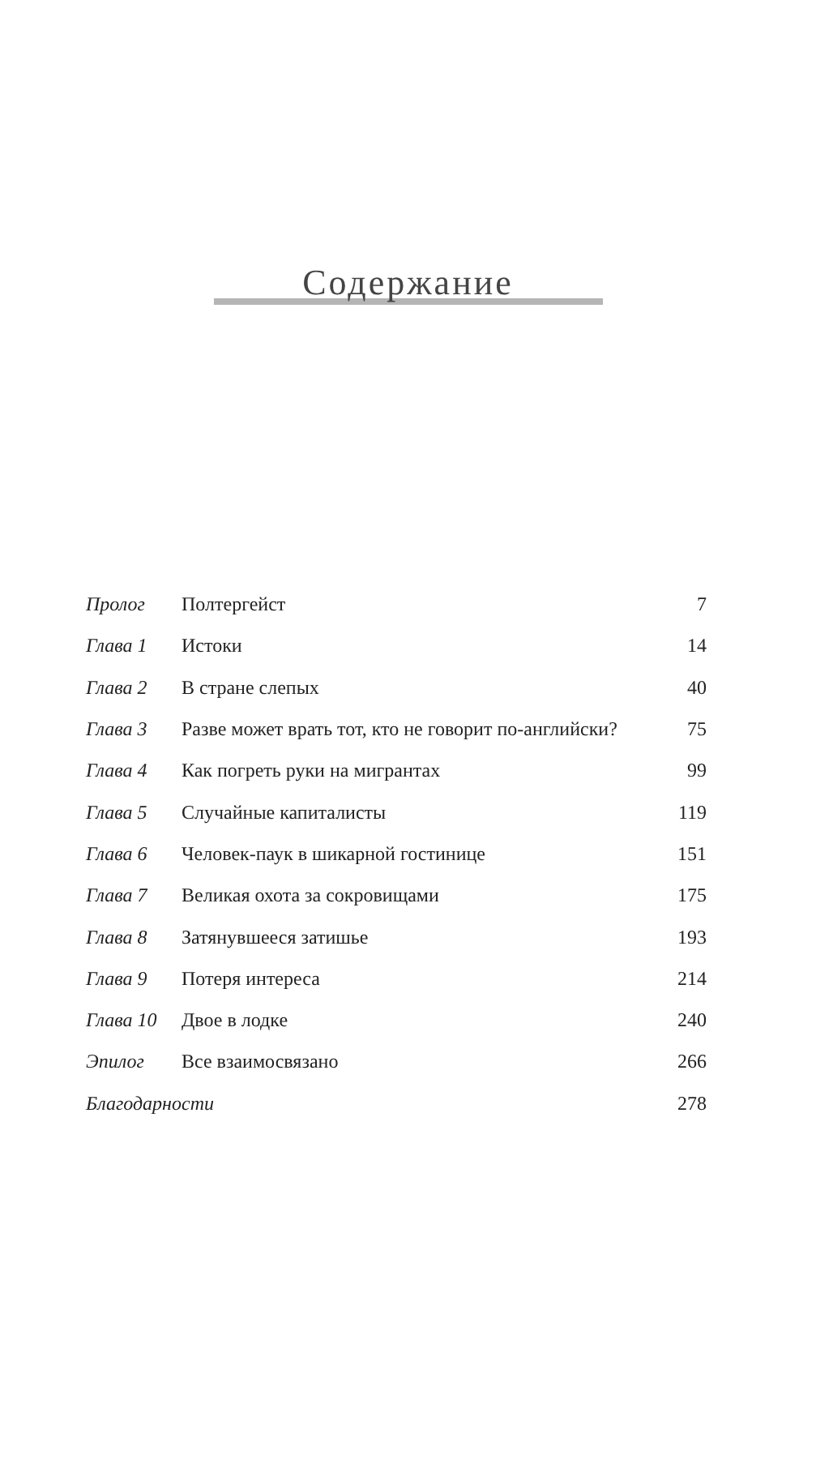Содержание
| Пролог | Полтергейст | 7 |
| Глава 1 | Истоки | 14 |
| Глава 2 | В стране слепых | 40 |
| Глава 3 | Разве может врать тот, кто не говорит по-английски? | 75 |
| Глава 4 | Как погреть руки на мигрантах | 99 |
| Глава 5 | Случайные капиталисты | 119 |
| Глава 6 | Человек-паук в шикарной гостинице | 151 |
| Глава 7 | Великая охота за сокровищами | 175 |
| Глава 8 | Затянувшееся затишье | 193 |
| Глава 9 | Потеря интереса | 214 |
| Глава 10 | Двое в лодке | 240 |
| Эпилог | Все взаимосвязано | 266 |
| Благодарности | | 278 |